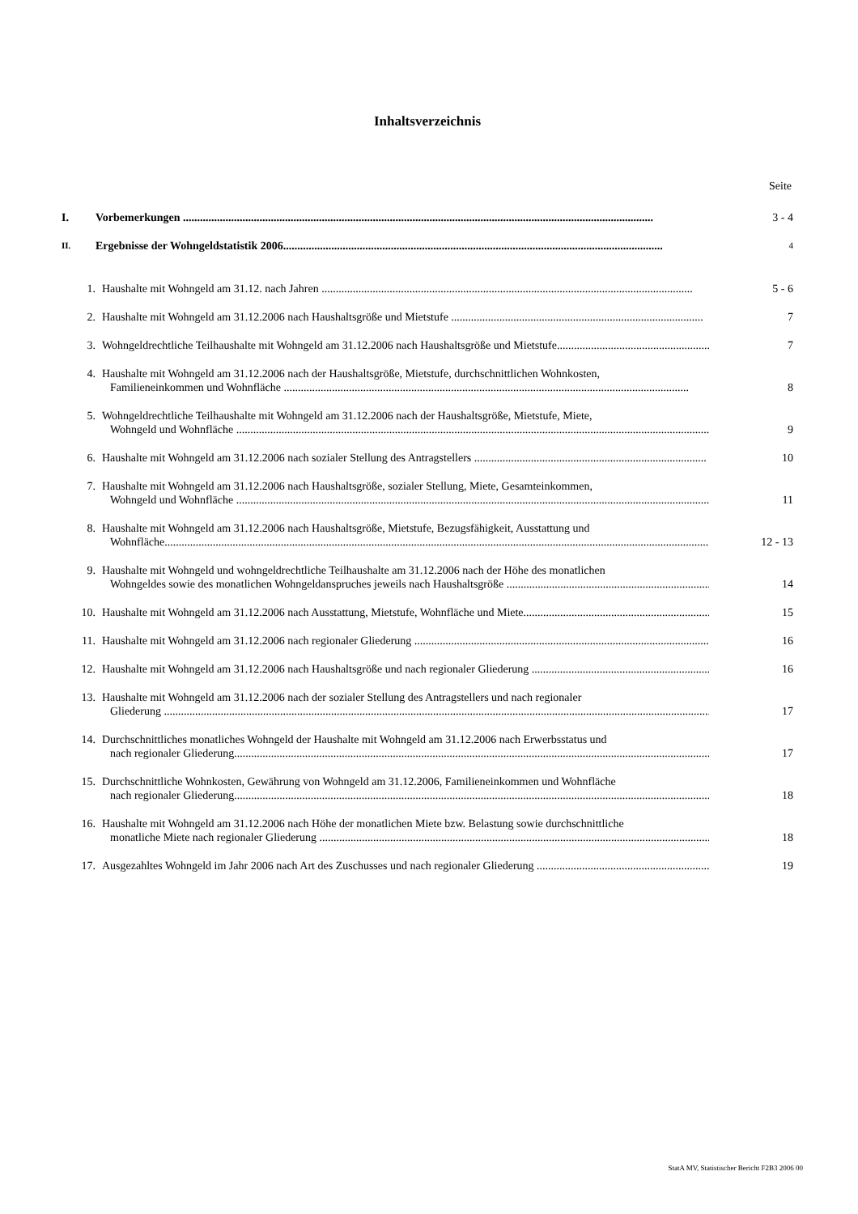Inhaltsverzeichnis
Seite
I. Vorbemerkungen ...................................................................................................................................................................... 3 - 4
II.
Ergebnisse der Wohngeldstatistik 2006......................................................................................................................................
4
1. Haushalte mit Wohngeld am 31.12. nach Jahren ................................................................................................................................... 5 - 6
2. Haushalte mit Wohngeld am 31.12.2006 nach Haushaltsgröße und Mietstufe ......................................................................................... 7
3. Wohngeldrechtliche Teilhaushalte mit Wohngeld am 31.12.2006 nach Haushaltsgröße und Mietstufe......................................................... 7
4. Haushalte mit Wohngeld am 31.12.2006 nach der Haushaltsgröße, Mietstufe, durchschnittlichen Wohnkosten,
Familieneinkommen und Wohnfläche ...............................................................................................................................................
8
5. Wohngeldrechtliche Teilhaushalte mit Wohngeld am 31.12.2006 nach der Haushaltsgröße, Mietstufe, Miete,
Wohngeld und Wohnfläche .......................................................................................................................................................................
9
6. Haushalte mit Wohngeld am 31.12.2006 nach sozialer Stellung des Antragstellers .................................................................................. 10
7. Haushalte mit Wohngeld am 31.12.2006 nach Haushaltsgröße, sozialer Stellung, Miete, Gesamteinkommen,
Wohngeld und Wohnfläche .......................................................................................................................................................................
11
8. Haushalte mit Wohngeld am 31.12.2006 nach Haushaltsgröße, Mietstufe, Bezugsfähigkeit, Ausstattung und
Wohnfläche..................................................................................................................................................................................................
12 - 13
9. Haushalte mit Wohngeld und wohngeldrechtliche Teilhaushalte am 31.12.2006 nach der Höhe des monatlichen
Wohngeldes sowie des monatlichen Wohngeldanspruches jeweils nach Haushaltsgröße ...........................................................................
14
10. Haushalte mit Wohngeld am 31.12.2006 nach Ausstattung, Mietstufe, Wohnfläche und Miete..................................................................... 15
11. Haushalte mit Wohngeld am 31.12.2006 nach regionaler Gliederung ........................................................................................................ 16
12. Haushalte mit Wohngeld am 31.12.2006 nach Haushaltsgröße und nach regionaler Gliederung ................................................................. 16
13. Haushalte mit Wohngeld am 31.12.2006 nach der sozialer Stellung des Antragstellers und nach regionaler
Gliederung ..................................................................................................................................................................................................
17
14. Durchschnittliches monatliches Wohngeld der Haushalte mit Wohngeld am 31.12.2006 nach Erwerbsstatus und
nach regionaler Gliederung.........................................................................................................................................................................
17
15. Durchschnittliche Wohnkosten, Gewährung von Wohngeld am 31.12.2006, Familieneinkommen und Wohnfläche
nach regionaler Gliederung.........................................................................................................................................................................
18
16. Haushalte mit Wohngeld am 31.12.2006 nach Höhe der monatlichen Miete bzw. Belastung sowie durchschnittliche
monatliche Miete nach regionaler Gliederung .............................................................................................................................................
18
17. Ausgezahltes Wohngeld im Jahr 2006 nach Art des Zuschusses und nach regionaler Gliederung ............................................................... 19
StatA MV, Statistischer Bericht F2B3 2006 00